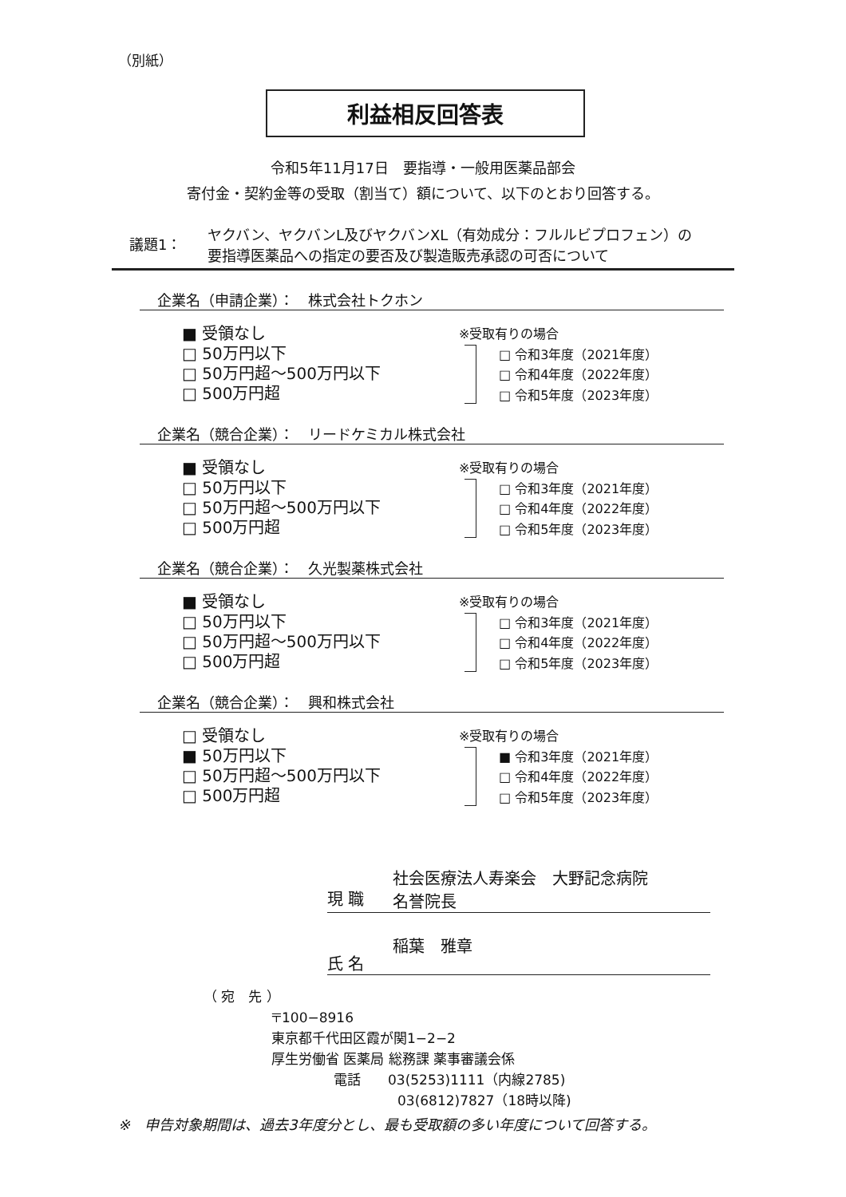（別紙）
利益相反回答表
令和5年11月17日　要指導・一般用医薬品部会
寄付金・契約金等の受取（割当て）額について、以下のとおり回答する。
議題1： ヤクバン、ヤクバンL及びヤクバンXL（有効成分：フルルビプロフェン）の
要指導医薬品への指定の要否及び製造販売承認の可否について
企業名（申請企業）：　株式会社トクホン
■ 受領なし
□ 50万円以下
□ 50万円超～500万円以下
□ 500万円超
※受取有りの場合
□ 令和3年度（2021年度）
□ 令和4年度（2022年度）
□ 令和5年度（2023年度）
企業名（競合企業）：　リードケミカル株式会社
■ 受領なし
□ 50万円以下
□ 50万円超～500万円以下
□ 500万円超
※受取有りの場合
□ 令和3年度（2021年度）
□ 令和4年度（2022年度）
□ 令和5年度（2023年度）
企業名（競合企業）：　久光製薬株式会社
■ 受領なし
□ 50万円以下
□ 50万円超～500万円以下
□ 500万円超
※受取有りの場合
□ 令和3年度（2021年度）
□ 令和4年度（2022年度）
□ 令和5年度（2023年度）
企業名（競合企業）：　興和株式会社
□ 受領なし
■ 50万円以下
□ 50万円超～500万円以下
□ 500万円超
※受取有りの場合
■ 令和3年度（2021年度）
□ 令和4年度（2022年度）
□ 令和5年度（2023年度）
現 職 社会医療法人寿楽会　大野記念病院
名誉院長
氏 名 稲葉　雅章
（ 宛　先 ）
〒100−8916
東京都千代田区霞が関1−2−2
厚生労働省 医薬局 総務課 薬事審議会係
電話　　03(5253)1111（内線2785)
03(6812)7827（18時以降)
※　申告対象期間は、過去3年度分とし、最も受取額の多い年度について回答する。